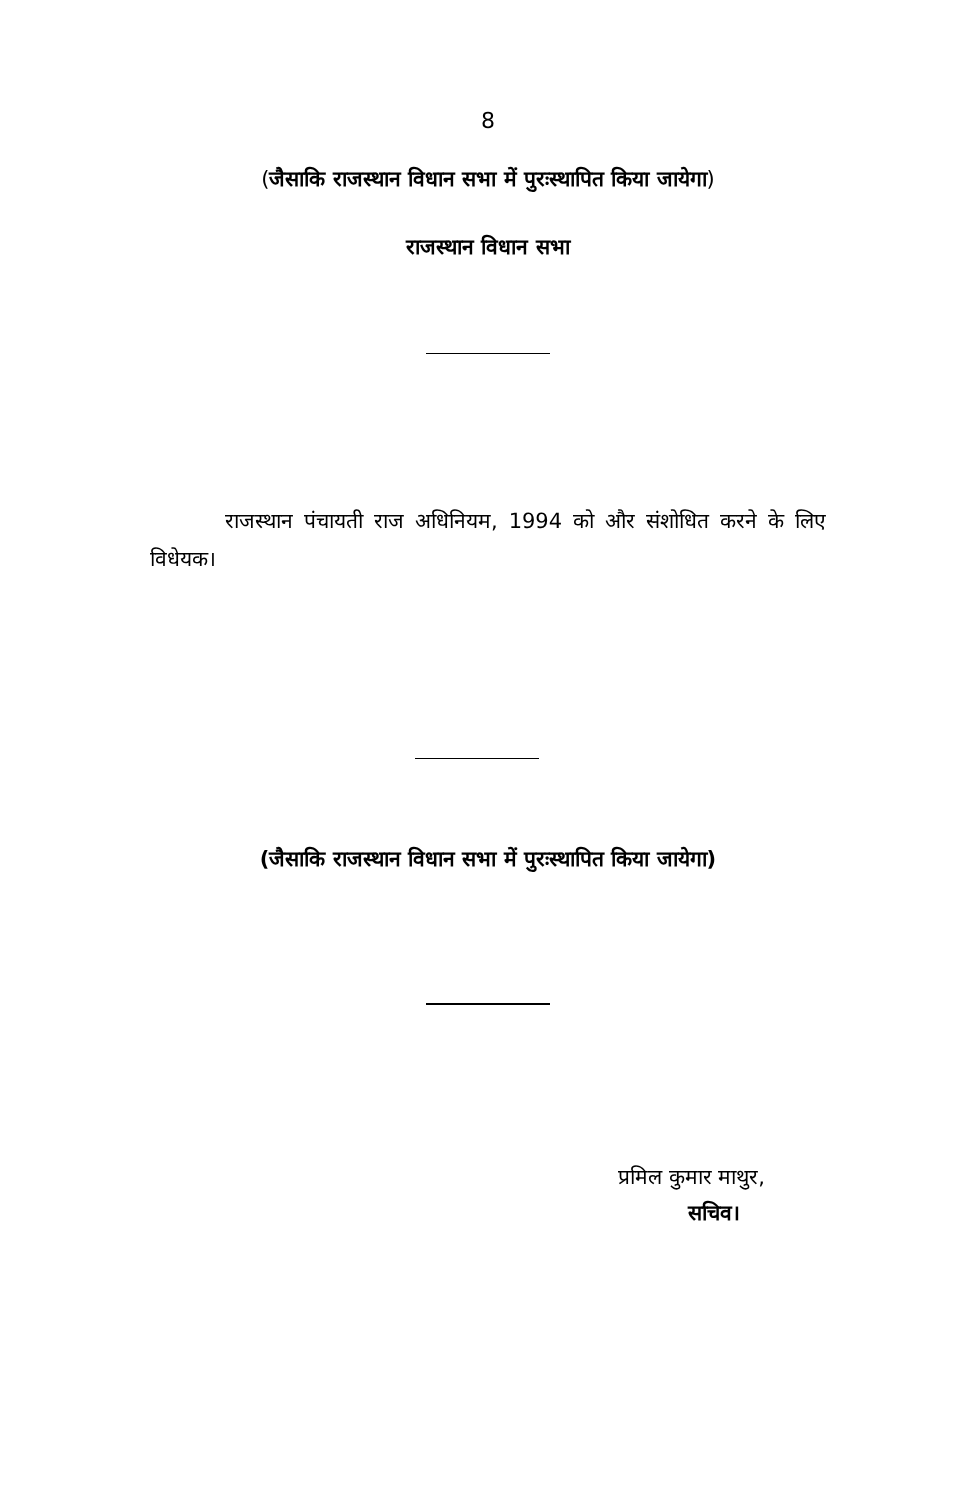8
(जैसाकि राजस्थान विधान सभा में पुरःस्थापित किया जायेगा)
राजस्थान विधान सभा
राजस्थान पंचायती राज अधिनियम, 1994 को और संशोधित करने के लिए विधेयक।
(जैसाकि राजस्थान विधान सभा में पुरःस्थापित किया जायेगा)
प्रमिल कुमार माथुर,
सचिव।